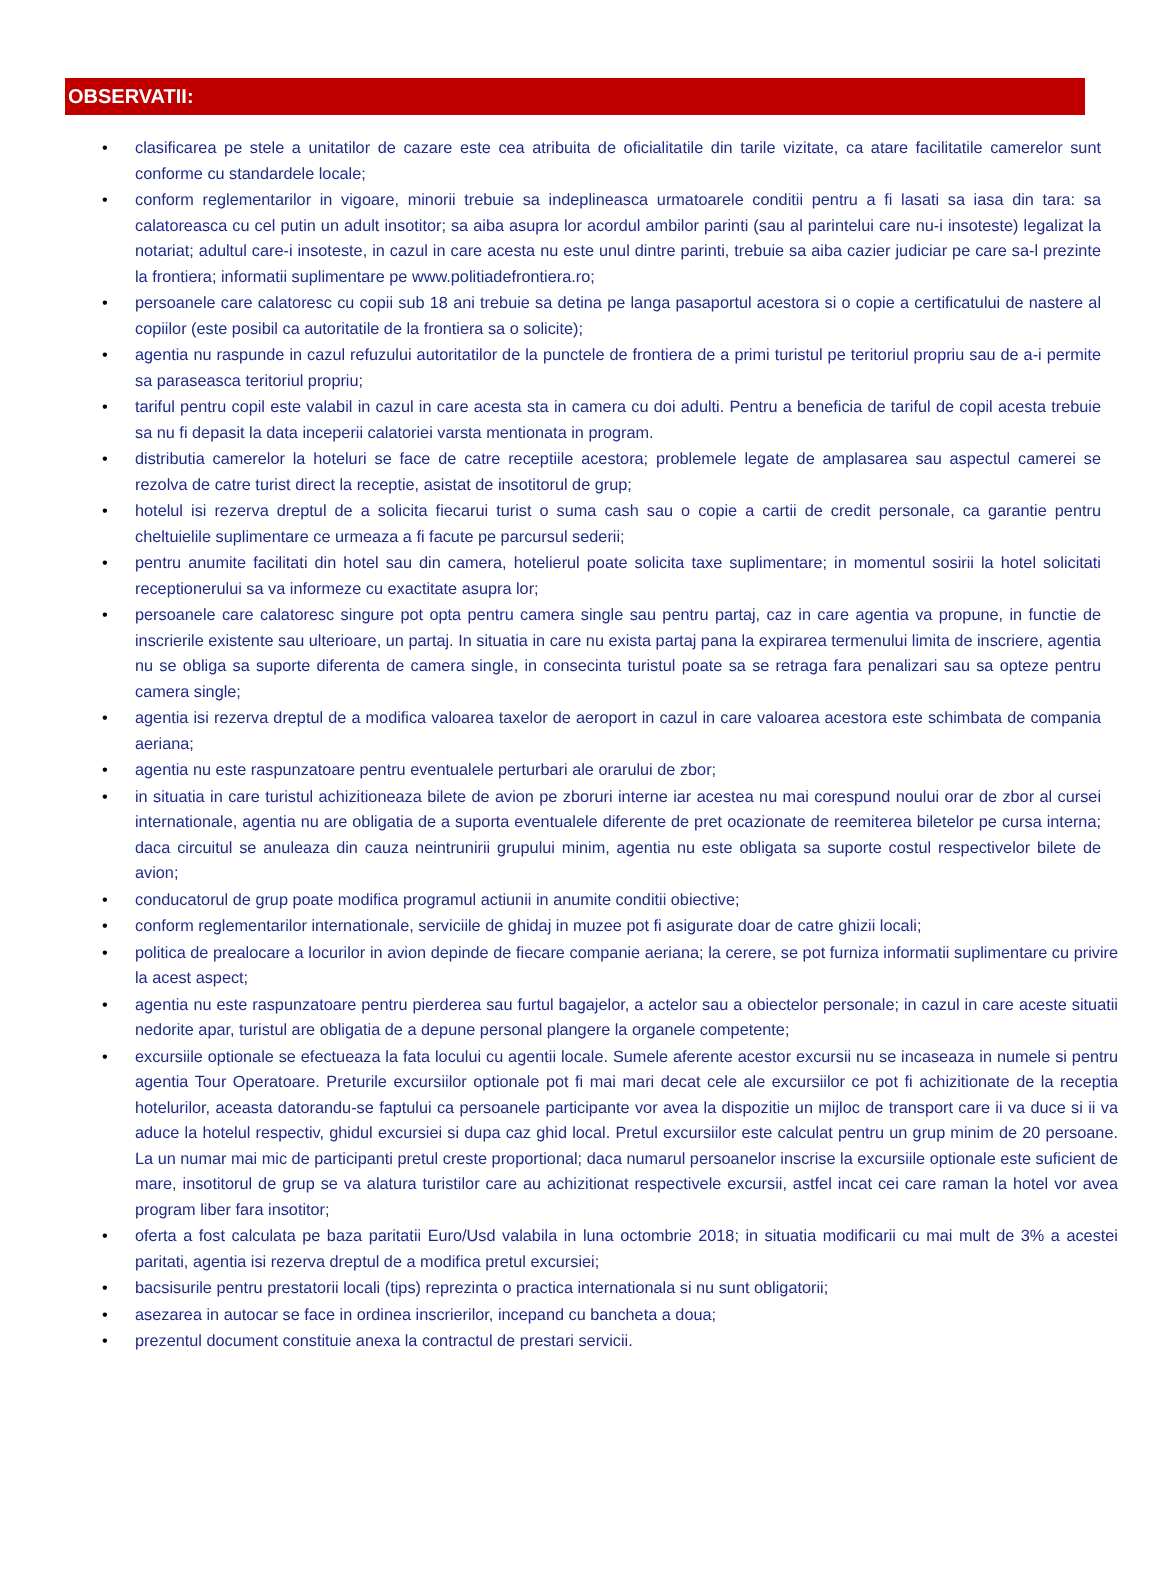OBSERVATII:
• clasificarea pe stele a unitatilor de cazare este cea atribuita de oficialitatile din tarile vizitate, ca atare facilitatile camerelor sunt conforme cu standardele locale;
• conform reglementarilor in vigoare, minorii trebuie sa indeplineasca urmatoarele conditii pentru a fi lasati sa iasa din tara: sa calatoreasca cu cel putin un adult insotitor; sa aiba asupra lor acordul ambilor parinti (sau al parintelui care nu-i insoteste) legalizat la notariat; adultul care-i insoteste, in cazul in care acesta nu este unul dintre parinti, trebuie sa aiba cazier judiciar pe care sa-l prezinte la frontiera; informatii suplimentare pe www.politiadefrontiera.ro;
• persoanele care calatoresc cu copii sub 18 ani trebuie sa detina pe langa pasaportul acestora si o copie a certificatului de nastere al copiilor (este posibil ca autoritatile de la frontiera sa o solicite);
• agentia nu raspunde in cazul refuzului autoritatilor de la punctele de frontiera de a primi turistul pe teritoriul propriu sau de a-i permite sa paraseasca teritoriul propriu;
• tariful pentru copil este valabil in cazul in care acesta sta in camera cu doi adulti. Pentru a beneficia de tariful de copil acesta trebuie sa nu fi depasit la data inceperii calatoriei varsta mentionata in program.
• distributia camerelor la hoteluri se face de catre receptiile acestora; problemele legate de amplasarea sau aspectul camerei se rezolva de catre turist direct la receptie, asistat de insotitorul de grup;
• hotelul isi rezerva dreptul de a solicita fiecarui turist o suma cash sau o copie a cartii de credit personale, ca garantie pentru cheltuielile suplimentare ce urmeaza a fi facute pe parcursul sederii;
• pentru anumite facilitati din hotel sau din camera, hotelierul poate solicita taxe suplimentare; in momentul sosirii la hotel solicitati receptionerului sa va informeze cu exactitate asupra lor;
• persoanele care calatoresc singure pot opta pentru camera single sau pentru partaj, caz in care agentia va propune, in functie de inscrierile existente sau ulterioare, un partaj. In situatia in care nu exista partaj pana la expirarea termenului limita de inscriere, agentia nu se obliga sa suporte diferenta de camera single, in consecinta turistul poate sa se retraga fara penalizari sau sa opteze pentru camera single;
• agentia isi rezerva dreptul de a modifica valoarea taxelor de aeroport in cazul in care valoarea acestora este schimbata de compania aeriana;
• agentia nu este raspunzatoare pentru eventualele perturbari ale orarului de zbor;
• in situatia in care turistul achizitioneaza bilete de avion pe zboruri interne iar acestea nu mai corespund noului orar de zbor al cursei internationale, agentia nu are obligatia de a suporta eventualele diferente de pret ocazionate de reemiterea biletelor pe cursa interna; daca circuitul se anuleaza din cauza neintrunirii grupului minim, agentia nu este obligata sa suporte costul respectivelor bilete de avion;
• conducatorul de grup poate modifica programul actiunii in anumite conditii obiective;
• conform reglementarilor internationale, serviciile de ghidaj in muzee pot fi asigurate doar de catre ghizii locali;
• politica de prealocare a locurilor in avion depinde de fiecare companie aeriana; la cerere, se pot furniza informatii suplimentare cu privire la acest aspect;
• agentia nu este raspunzatoare pentru pierderea sau furtul bagajelor, a actelor sau a obiectelor personale; in cazul in care aceste situatii nedorite apar, turistul are obligatia de a depune personal plangere la organele competente;
• excursiile optionale se efectueaza la fata locului cu agentii locale. Sumele aferente acestor excursii nu se incaseaza in numele si pentru agentia Tour Operatoare. Preturile excursiilor optionale pot fi mai mari decat cele ale excursiilor ce pot fi achizitionate de la receptia hotelurilor, aceasta datorandu-se faptului ca persoanele participante vor avea la dispozitie un mijloc de transport care ii va duce si ii va aduce la hotelul respectiv, ghidul excursiei si dupa caz ghid local. Pretul excursiilor este calculat pentru un grup minim de 20 persoane. La un numar mai mic de participanti pretul creste proportional; daca numarul persoanelor inscrise la excursiile optionale este suficient de mare, insotitorul de grup se va alatura turistilor care au achizitionat respectivele excursii, astfel incat cei care raman la hotel vor avea program liber fara insotitor;
• oferta a fost calculata pe baza paritatii Euro/Usd valabila in luna octombrie 2018; in situatia modificarii cu mai mult de 3% a acestei paritati, agentia isi rezerva dreptul de a modifica pretul excursiei;
• bacsisurile pentru prestatorii locali (tips) reprezinta o practica internationala si nu sunt obligatorii;
• asezarea in autocar se face in ordinea inscrierilor, incepand cu bancheta a doua;
• prezentul document constituie anexa la contractul de prestari servicii.